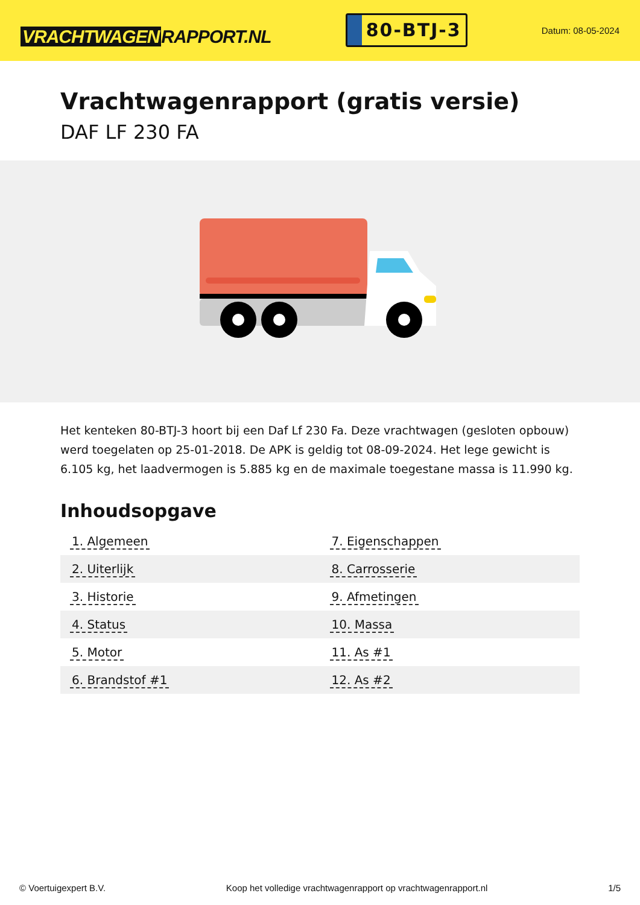VRACHTWAGEN RAPPORT.NL
80-BTJ-3
Datum: 08-05-2024
Vrachtwagenrapport (gratis versie)
DAF LF 230 FA
Het kenteken 80-BTJ-3 hoort bij een Daf Lf 230 Fa. Deze vrachtwagen (gesloten opbouw) werd toegelaten op 25-01-2018. De APK is geldig tot 08-09-2024. Het lege gewicht is 6.105 kg, het laadvermogen is 5.885 kg en de maximale toegestane massa is 11.990 kg.
Inhoudsopgave
| 1. Algemeen | 7. Eigenschappen |
| 2. Uiterlijk | 8. Carrosserie |
| 3. Historie | 9. Afmetingen |
| 4. Status | 10. Massa |
| 5. Motor | 11. As #1 |
| 6. Brandstof #1 | 12. As #2 |
© Voertuigexpert B.V. Koop het volledige vrachtwagenrapport op vrachtwagenrapport.nl 1/5